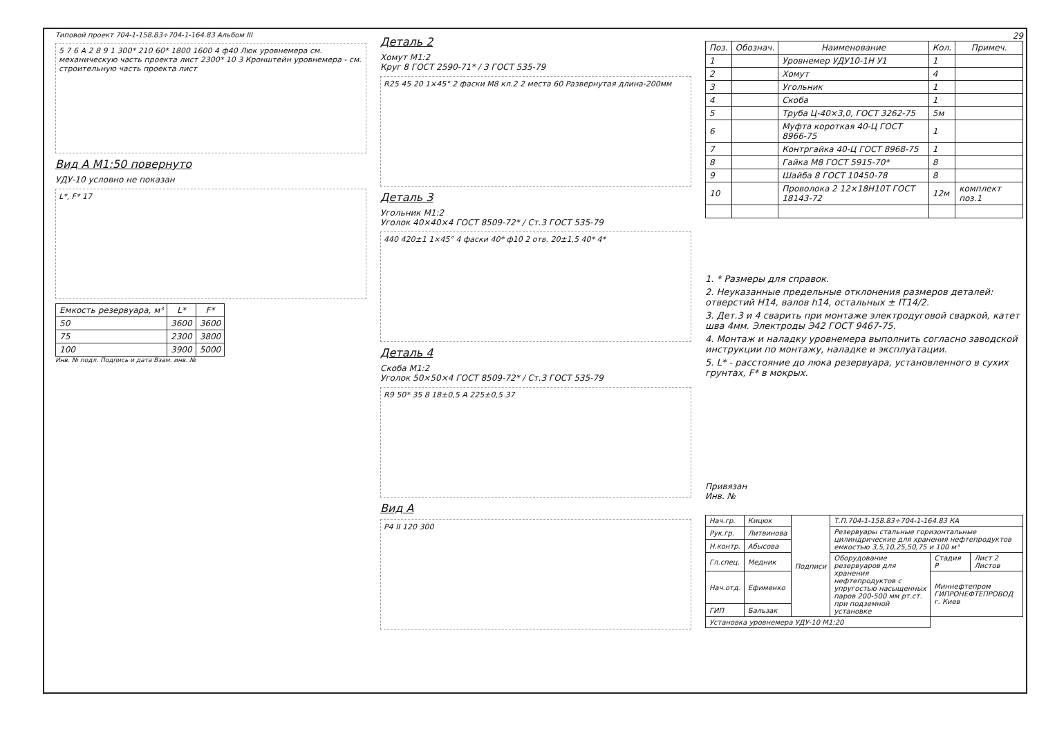Типовой проект 704-1-158.83÷704-1-164.83 Альбом III
5 7 6 A 2 8 9 1 300* 210 60* 1800 1600 4 ф40 Люк уровнемера см. механическую часть проекта лист 2300* 10 3 Кронштейн уровнемера - см. строительную часть проекта лист
Вид А М1:50 повернуто
УДУ-10 условно не показан
L*, F* 17
| Емкость резервуара, м³ | L* | F* |
| --- | --- | --- |
| 50 | 3600 | 3600 |
| 75 | 2300 | 3800 |
| 100 | 3900 | 5000 |
Инв. № подл. Подпись и дата Взам. инв. №
Деталь 2
Хомут М1:2
Круг 8 ГОСТ 2590-71* / 3 ГОСТ 535-79
R25 45 20 1×45° 2 фаски М8 кл.2 2 места 60 Развернутая длина-200мм
Деталь 3
Угольник М1:2
Уголок 40×40×4 ГОСТ 8509-72* / Ст.3 ГОСТ 535-79
440 420±1 1×45° 4 фаски 40* ф10 2 отв. 20±1,5 40* 4*
Деталь 4
Скоба М1:2
Уголок 50×50×4 ГОСТ 8509-72* / Ст.3 ГОСТ 535-79
R9 50* 35 8 18±0,5 A 225±0,5 37
Вид А
Р4 II 120 300
29
| Поз. | Обознач. | Наименование | Кол. | Примеч. |
| --- | --- | --- | --- | --- |
| 1 | | Уровнемер УДУ10-1Н У1 | 1 | |
| 2 | | Хомут | 4 | |
| 3 | | Угольник | 1 | |
| 4 | | Скоба | 1 | |
| 5 | | Труба Ц-40×3,0, ГОСТ 3262-75 | 5м | |
| 6 | | Муфта короткая 40-Ц ГОСТ 8966-75 | 1 | |
| 7 | | Контргайка 40-Ц ГОСТ 8968-75 | 1 | |
| 8 | | Гайка М8 ГОСТ 5915-70* | 8 | |
| 9 | | Шайба 8 ГОСТ 10450-78 | 8 | |
| 10 | | Проволока 2 12×18Н10Т ГОСТ 18143-72 | 12м | комплект поз.1 |
1. * Размеры для справок.
2. Неуказанные предельные отклонения размеров деталей: отверстий Н14, валов h14, остальных ± IT14/2.
3. Дет.3 и 4 сварить при монтаже электродуговой сваркой, катет шва 4мм. Электроды Э42 ГОСТ 9467-75.
4. Монтаж и наладку уровнемера выполнить согласно заводской инструкции по монтажу, наладке и эксплуатации.
5. L* - расстояние до люка резервуара, установленного в сухих грунтах, F* в мокрых.
Привязан
Инв. №
| Нач.гр. | Кицюк | Подписи | Т.П.704-1-158.83÷704-1-164.83 КА | | |
| Рук.гр. | Литвинова | | Резервуары стальные горизонтальные цилиндрические для хранения нефтепродуктов емкостью 3,5,10,25,50,75 и 100 м³ | | |
| Н.контр. | Абысова | | | | |
| Гл.спец. | Медник | | Оборудование резервуаров для хранения нефтепродуктов с упругостью насыщенных паров 200-500 мм рт.ст. при подземной установке | Стадия Р | Лист 2 Листов |
| Нач.отд. | Ефименко | | | Миннефтепром ГИПРОНЕФТЕПРОВОД г. Киев | |
| ГИП | Бальзак | | | | |
| Установка уровнемера УДУ-10 М1:20 | | | | | |